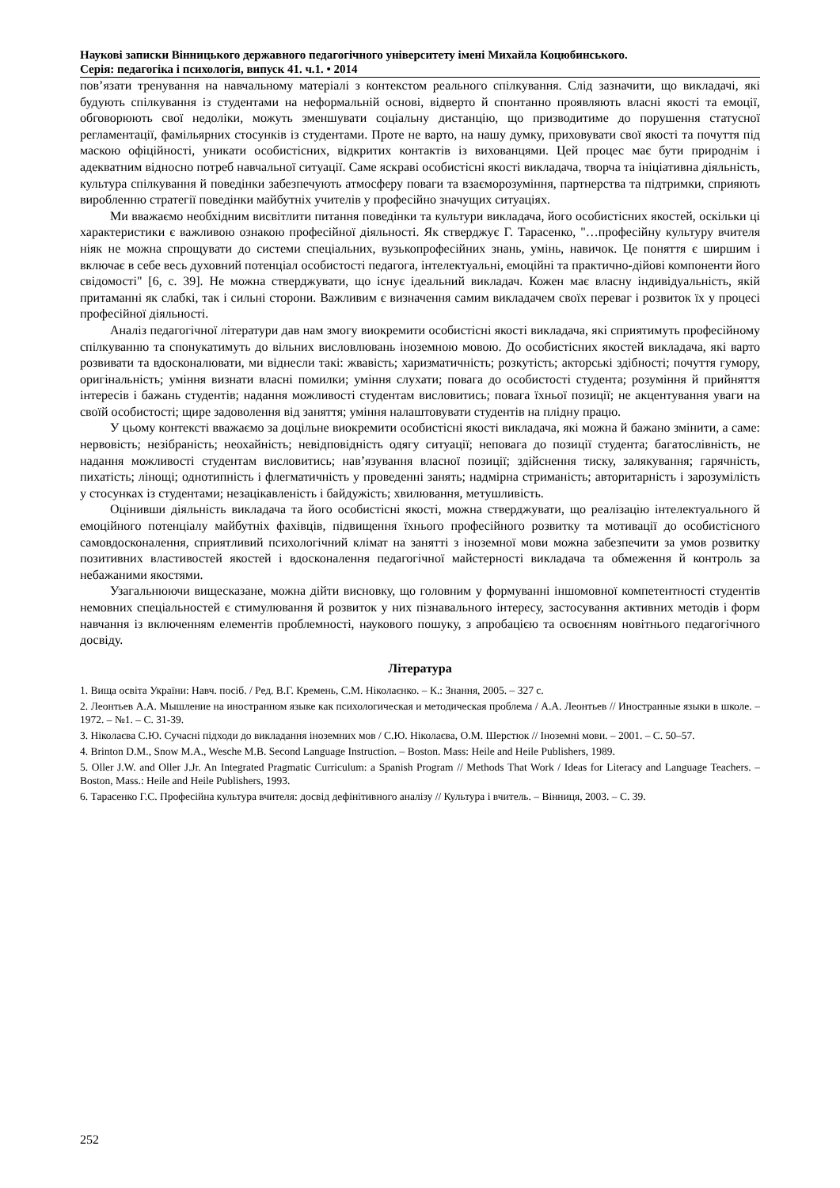Наукові записки Вінницького державного педагогічного університету імені Михайла Коцюбинського.
Серія: педагогіка і психологія, випуск 41. ч.1. • 2014
пов’язати тренування на навчальному матеріалі з контекстом реального спілкування. Слід зазначити, що викладачі, які будують спілкування із студентами на неформальній основі, відверто й спонтанно проявляють власні якості та емоції, обговорюють свої недоліки, можуть зменшувати соціальну дистанцію, що призводитиме до порушення статусної регламентації, фамільярних стосунків із студентами. Проте не варто, на нашу думку, приховувати свої якості та почуття під маскою офіційності, уникати особистісних, відкритих контактів із вихованцями. Цей процес має бути природнім і адекватним відносно потреб навчальної ситуації. Саме яскраві особистісні якості викладача, творча та ініціативна діяльність, культура спілкування й поведінки забезпечують атмосферу поваги та взаєморозуміння, партнерства та підтримки, сприяють виробленню стратегії поведінки майбутніх учителів у професійно значущих ситуаціях.
Ми вважаємо необхідним висвітлити питання поведінки та культури викладача, його особистісних якостей, оскільки ці характеристики є важливою ознакою професійної діяльності. Як стверджує Г. Тарасенко, "…професійну культуру вчителя ніяк не можна спрощувати до системи спеціальних, вузькопрофесійних знань, умінь, навичок. Це поняття є ширшим і включає в себе весь духовний потенціал особистості педагога, інтелектуальні, емоційні та практично-дійові компоненти його свідомості" [6, с. 39]. Не можна стверджувати, що існує ідеальний викладач. Кожен має власну індивідуальність, якій притаманні як слабкі, так і сильні сторони. Важливим є визначення самим викладачем своїх переваг і розвиток їх у процесі професійної діяльності.
Аналіз педагогічної літератури дав нам змогу виокремити особистісні якості викладача, які сприятимуть професійному спілкуванню та спонукатимуть до вільних висловлювань іноземною мовою. До особистісних якостей викладача, які варто розвивати та вдосконалювати, ми віднесли такі: жвавість; харизматичність; розкутість; акторські здібності; почуття гумору, оригінальність; уміння визнати власні помилки; уміння слухати; повага до особистості студента; розуміння й прийняття інтересів і бажань студентів; надання можливості студентам висловитись; повага їхньої позиції; не акцентування уваги на своїй особистості; щире задоволення від заняття; уміння налаштовувати студентів на плідну працю.
У цьому контексті вважаємо за доцільне виокремити особистісні якості викладача, які можна й бажано змінити, а саме: нервовість; незібраність; неохайність; невідповідність одягу ситуації; неповага до позиції студента; багатослівність, не надання можливості студентам висловитись; нав’язування власної позиції; здійснення тиску, залякування; гарячність, пихатість; лінощі; однотипність і флегматичність у проведенні занять; надмірна стриманість; авторитарність і зарозумілість у стосунках із студентами; незацікавленість і байдужість; хвилювання, метушливість.
Оцінивши діяльність викладача та його особистісні якості, можна стверджувати, що реалізацію інтелектуального й емоційного потенціалу майбутніх фахівців, підвищення їхнього професійного розвитку та мотивації до особистісного самовдосконалення, сприятливий психологічний клімат на занятті з іноземної мови можна забезпечити за умов розвитку позитивних властивостей якостей і вдосконалення педагогічної майстерності викладача та обмеження й контроль за небажаними якостями.
Узагальнюючи вищесказане, можна дійти висновку, що головним у формуванні іншомовної компетентності студентів немовних спеціальностей є стимулювання й розвиток у них пізнавального інтересу, застосування активних методів і форм навчання із включенням елементів проблемності, наукового пошуку, з апробацією та освоєнням новітнього педагогічного досвіду.
Література
1. Вища освіта України: Навч. посіб. / Ред. В.Г. Кремень, С.М. Ніколаєнко. – К.: Знання, 2005. – 327 с.
2. Леонтьев А.А. Мышление на иностранном языке как психологическая и методическая проблема / А.А. Леонтьев // Иностранные языки в школе. – 1972. – №1. – С. 31-39.
3. Ніколаєва С.Ю. Сучасні підходи до викладання іноземних мов / С.Ю. Ніколаєва, О.М. Шерстюк // Іноземні мови. – 2001. – С. 50–57.
4. Brinton D.M., Snow M.A., Wesche M.B. Second Language Instruction. – Boston. Mass: Heile and Heile Publishers, 1989.
5. Oller J.W. and Oller J.Jr. An Integrated Pragmatic Curriculum: a Spanish Program // Methods That Work / Ideas for Literacy and Language Teachers. – Boston, Mass.: Heile and Heile Publishers, 1993.
6. Тарасенко Г.С. Професійна культура вчителя: досвід дефінітивного аналізу // Культура і вчитель. – Вінниця, 2003. – С. 39.
252